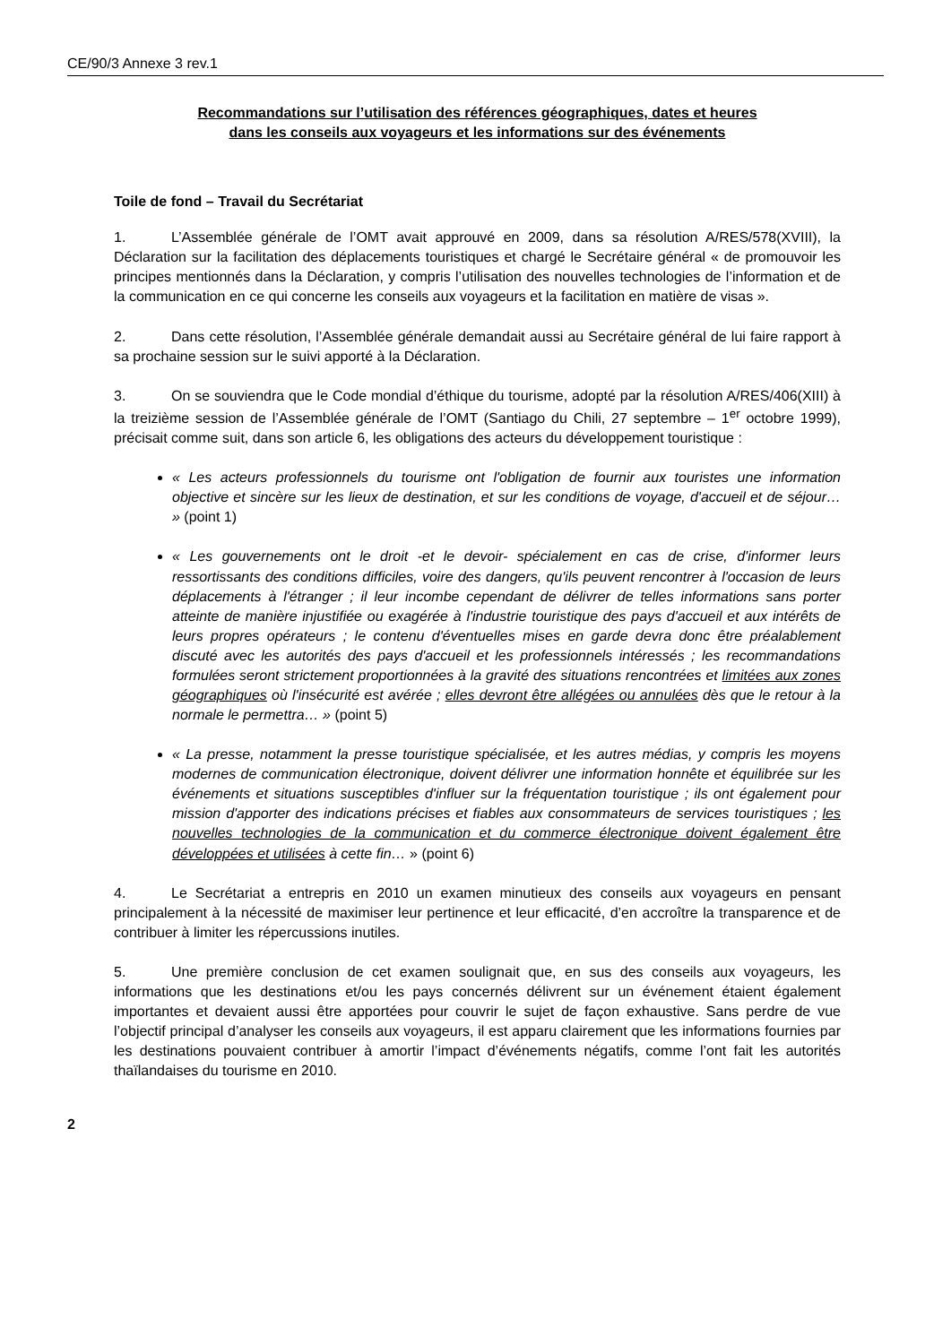CE/90/3 Annexe 3 rev.1
Recommandations sur l’utilisation des références géographiques, dates et heures
dans les conseils aux voyageurs et les informations sur des événements
Toile de fond – Travail du Secrétariat
1. L’Assemblée générale de l’OMT avait approuvé en 2009, dans sa résolution A/RES/578(XVIII), la Déclaration sur la facilitation des déplacements touristiques et chargé le Secrétaire général « de promouvoir les principes mentionnés dans la Déclaration, y compris l’utilisation des nouvelles technologies de l’information et de la communication en ce qui concerne les conseils aux voyageurs et la facilitation en matière de visas ».
2. Dans cette résolution, l’Assemblée générale demandait aussi au Secrétaire général de lui faire rapport à sa prochaine session sur le suivi apporté à la Déclaration.
3. On se souviendra que le Code mondial d’éthique du tourisme, adopté par la résolution A/RES/406(XIII) à la treizième session de l’Assemblée générale de l’OMT (Santiago du Chili, 27 septembre – 1<sup>er</sup> octobre 1999), précisait comme suit, dans son article 6, les obligations des acteurs du développement touristique :
« Les acteurs professionnels du tourisme ont l'obligation de fournir aux touristes une information objective et sincère sur les lieux de destination, et sur les conditions de voyage, d'accueil et de séjour… » (point 1)
« Les gouvernements ont le droit -et le devoir- spécialement en cas de crise, d'informer leurs ressortissants des conditions difficiles, voire des dangers, qu'ils peuvent rencontrer à l'occasion de leurs déplacements à l'étranger ; il leur incombe cependant de délivrer de telles informations sans porter atteinte de manière injustifiée ou exagérée à l'industrie touristique des pays d'accueil et aux intérêts de leurs propres opérateurs ; le contenu d'éventuelles mises en garde devra donc être préalablement discuté avec les autorités des pays d'accueil et les professionnels intéressés ; les recommandations formulées seront strictement proportionnées à la gravité des situations rencontrées et limitées aux zones géographiques où l'insécurité est avérée ; elles devront être allégées ou annulées dès que le retour à la normale le permettra… » (point 5)
« La presse, notamment la presse touristique spécialisée, et les autres médias, y compris les moyens modernes de communication électronique, doivent délivrer une information honnête et équilibrée sur les événements et situations susceptibles d'influer sur la fréquentation touristique ; ils ont également pour mission d'apporter des indications précises et fiables aux consommateurs de services touristiques ; les nouvelles technologies de la communication et du commerce électronique doivent également être développées et utilisées à cette fin… » (point 6)
4. Le Secrétariat a entrepris en 2010 un examen minutieux des conseils aux voyageurs en pensant principalement à la nécessité de maximiser leur pertinence et leur efficacité, d’en accroître la transparence et de contribuer à limiter les répercussions inutiles.
5. Une première conclusion de cet examen soulignait que, en sus des conseils aux voyageurs, les informations que les destinations et/ou les pays concernés délivrent sur un événement étaient également importantes et devaient aussi être apportées pour couvrir le sujet de façon exhaustive. Sans perdre de vue l’objectif principal d’analyser les conseils aux voyageurs, il est apparu clairement que les informations fournies par les destinations pouvaient contribuer à amortir l’impact d’événements négatifs, comme l’ont fait les autorités thaïlandaises du tourisme en 2010.
2